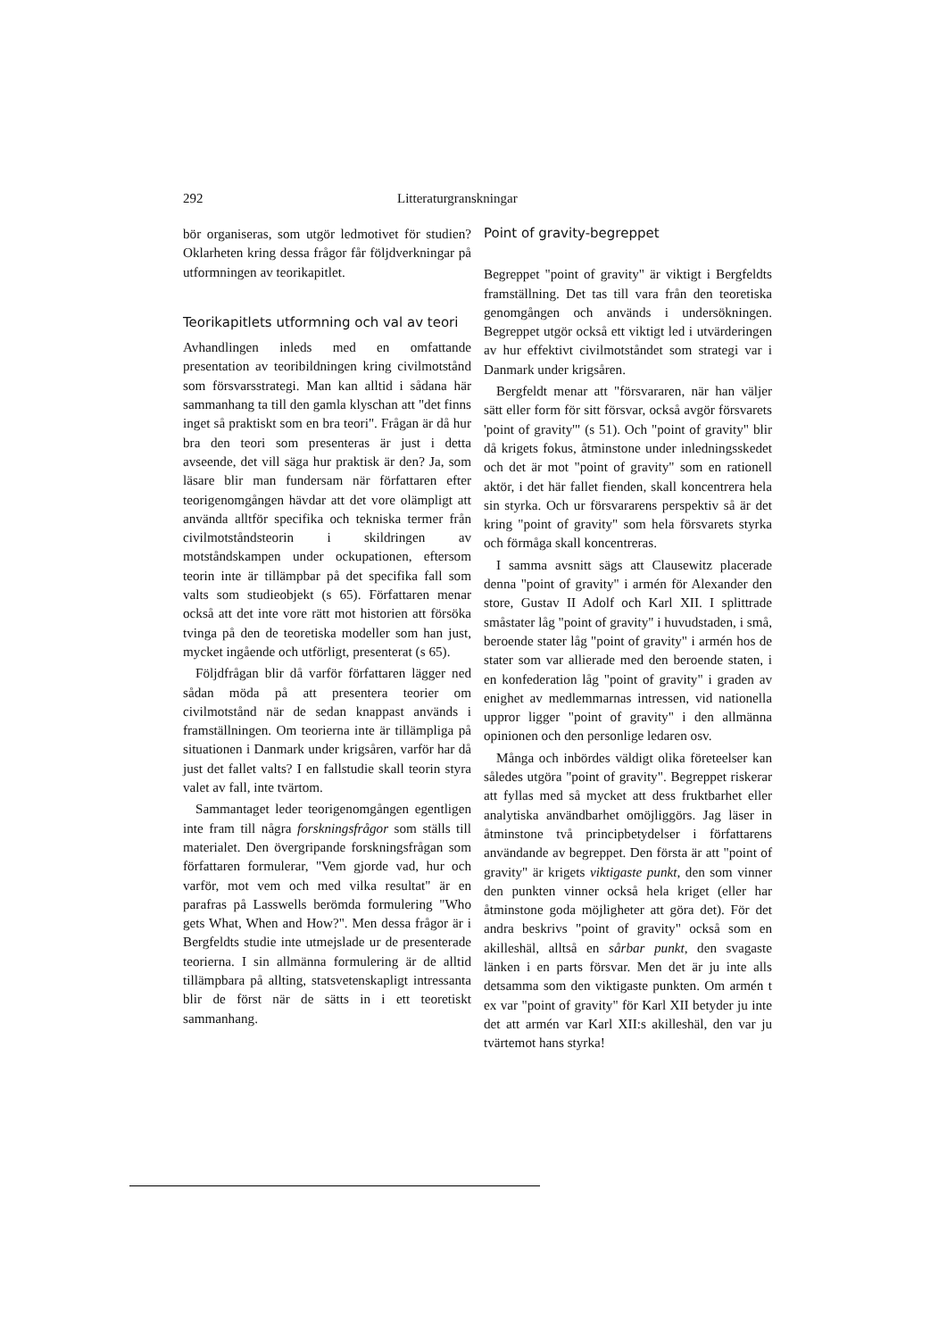292 Litteraturgranskningar
bör organiseras, som utgör ledmotivet för studien? Oklarheten kring dessa frågor får följdverkningar på utformningen av teorikapitlet.
Teorikapitlets utformning och val av teori
Avhandlingen inleds med en omfattande presentation av teoribildningen kring civilmotstånd som försvarsstrategi. Man kan alltid i sådana här sammanhang ta till den gamla klyschan att "det finns inget så praktiskt som en bra teori". Frågan är då hur bra den teori som presenteras är just i detta avseende, det vill säga hur praktisk är den? Ja, som läsare blir man fundersam när författaren efter teorigenomgången hävdar att det vore olämpligt att använda alltför specifika och tekniska termer från civilmotståndsteorin i skildringen av motståndskampen under ockupationen, eftersom teorin inte är tillämpbar på det specifika fall som valts som studieobjekt (s 65). Författaren menar också att det inte vore rätt mot historien att försöka tvinga på den de teoretiska modeller som han just, mycket ingående och utförligt, presenterat (s 65).
Följdfrågan blir då varför författaren lägger ned sådan möda på att presentera teorier om civilmotstånd när de sedan knappast används i framställningen. Om teorierna inte är tillämpliga på situationen i Danmark under krigsåren, varför har då just det fallet valts? I en fallstudie skall teorin styra valet av fall, inte tvärtom.
Sammantaget leder teorigenomgången egentligen inte fram till några forskningsfrågor som ställs till materialet. Den övergripande forskningsfrågan som författaren formulerar, "Vem gjorde vad, hur och varför, mot vem och med vilka resultat" är en parafras på Lasswells berömda formulering "Who gets What, When and How?". Men dessa frågor är i Bergfeldts studie inte utmejslade ur de presenterade teorierna. I sin allmänna formulering är de alltid tillämpbara på allting, statsvetenskapligt intressanta blir de först när de sätts in i ett teoretiskt sammanhang.
Point of gravity-begreppet
Begreppet "point of gravity" är viktigt i Bergfeldts framställning. Det tas till vara från den teoretiska genomgången och används i undersökningen. Begreppet utgör också ett viktigt led i utvärderingen av hur effektivt civilmotståndet som strategi var i Danmark under krigsåren.
Bergfeldt menar att "försvararen, när han väljer sätt eller form för sitt försvar, också avgör försvarets 'point of gravity'" (s 51). Och "point of gravity" blir då krigets fokus, åtminstone under inledningsskedet och det är mot "point of gravity" som en rationell aktör, i det här fallet fienden, skall koncentrera hela sin styrka. Och ur försvararens perspektiv så är det kring "point of gravity" som hela försvarets styrka och förmåga skall koncentreras.
I samma avsnitt sägs att Clausewitz placerade denna "point of gravity" i armén för Alexander den store, Gustav II Adolf och Karl XII. I splittrade småstater låg "point of gravity" i huvudstaden, i små, beroende stater låg "point of gravity" i armén hos de stater som var allierade med den beroende staten, i en konfederation låg "point of gravity" i graden av enighet av medlemmarnas intressen, vid nationella uppror ligger "point of gravity" i den allmänna opinionen och den personlige ledaren osv.
Många och inbördes väldigt olika företeelser kan således utgöra "point of gravity". Begreppet riskerar att fyllas med så mycket att dess fruktbarhet eller analytiska användbarhet omöjliggörs. Jag läser in åtminstone två principbetydelser i författarens användande av begreppet. Den första är att "point of gravity" är krigets viktigaste punkt, den som vinner den punkten vinner också hela kriget (eller har åtminstone goda möjligheter att göra det). För det andra beskrivs "point of gravity" också som en akilleshäl, alltså en sårbar punkt, den svagaste länken i en parts försvar. Men det är ju inte alls detsamma som den viktigaste punkten. Om armén t ex var "point of gravity" för Karl XII betyder ju inte det att armén var Karl XII:s akilleshäl, den var ju tvärtemot hans styrka!